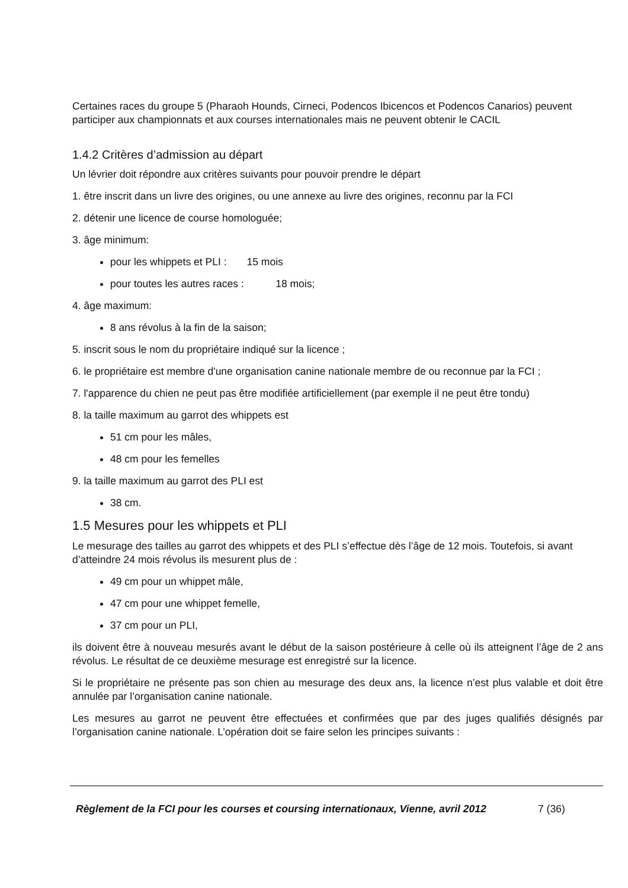Certaines races du groupe 5 (Pharaoh Hounds, Cirneci, Podencos Ibicencos et Podencos Canarios) peuvent participer aux championnats et aux courses internationales mais ne peuvent obtenir le CACIL
1.4.2 Critères d’admission au départ
Un lévrier doit répondre aux critères suivants pour pouvoir prendre le départ
1. être inscrit dans un livre des origines, ou une annexe au livre des origines, reconnu par la FCI
2. détenir une licence de course homologuée;
3. âge minimum:
pour les whippets et PLI : 15 mois
pour toutes les autres races : 18 mois;
4. âge maximum:
8 ans révolus à la fin de la saison;
5. inscrit sous le nom du propriétaire indiqué sur la licence ;
6. le propriétaire est membre d'une organisation canine nationale membre de ou reconnue par la FCI ;
7. l'apparence du chien ne peut pas être modifiée artificiellement (par exemple il ne peut être tondu)
8. la taille maximum au garrot des whippets est
51 cm pour les mâles,
48 cm pour les femelles
9. la taille maximum au garrot des PLI est
38 cm.
1.5 Mesures pour les whippets et PLI
Le mesurage des tailles au garrot des whippets et des PLI s’effectue dès l’âge de 12 mois. Toutefois, si avant d’atteindre 24 mois révolus ils mesurent plus de :
49 cm pour un whippet mâle,
47 cm pour une whippet femelle,
37 cm pour un PLI,
ils doivent être à nouveau mesurés avant le début de la saison postérieure à celle où ils atteignent l’âge de 2 ans révolus. Le résultat de ce deuxième mesurage est enregistré sur la licence.
Si le propriétaire ne présente pas son chien au mesurage des deux ans, la licence n’est plus valable et doit être annulée par l’organisation canine nationale.
Les mesures au garrot ne peuvent être effectuées et confirmées que par des juges qualifiés désignés par l’organisation canine nationale. L’opération doit se faire selon les principes suivants :
Règlement de la FCI pour les courses et coursing internationaux, Vienne, avril 2012 7 (36)